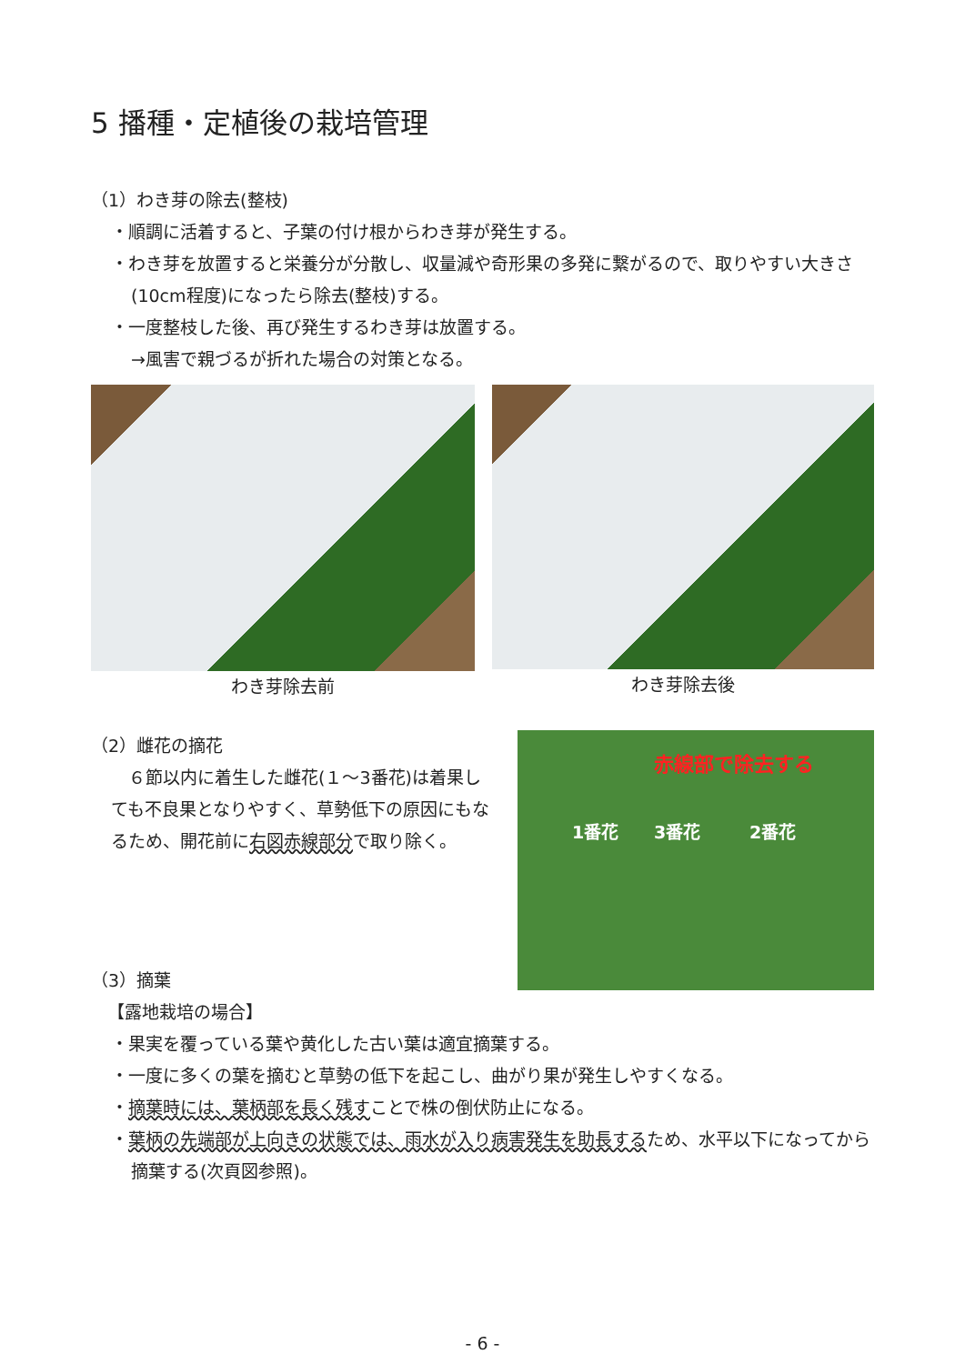5 播種・定植後の栽培管理
（1）わき芽の除去(整枝)
・順調に活着すると、子葉の付け根からわき芽が発生する。
・わき芽を放置すると栄養分が分散し、収量減や奇形果の多発に繋がるので、取りやすい大きさ(10cm程度)になったら除去(整枝)する。
・一度整枝した後、再び発生するわき芽は放置する。
→風害で親づるが折れた場合の対策となる。
わき芽除去前 わき芽除去後
（2）雌花の摘花
　６節以内に着生した雌花(１～3番花)は着果しても不良果となりやすく、草勢低下の原因にもなるため、開花前に右図赤線部分で取り除く。
赤線部で除去する
1番花 3番花 2番花
（3）摘葉
【露地栽培の場合】
・果実を覆っている葉や黄化した古い葉は適宜摘葉する。
・一度に多くの葉を摘むと草勢の低下を起こし、曲がり果が発生しやすくなる。
・摘葉時には、葉柄部を長く残すことで株の倒伏防止になる。
・葉柄の先端部が上向きの状態では、雨水が入り病害発生を助長するため、水平以下になってから摘葉する(次頁図参照)。
- 6 -